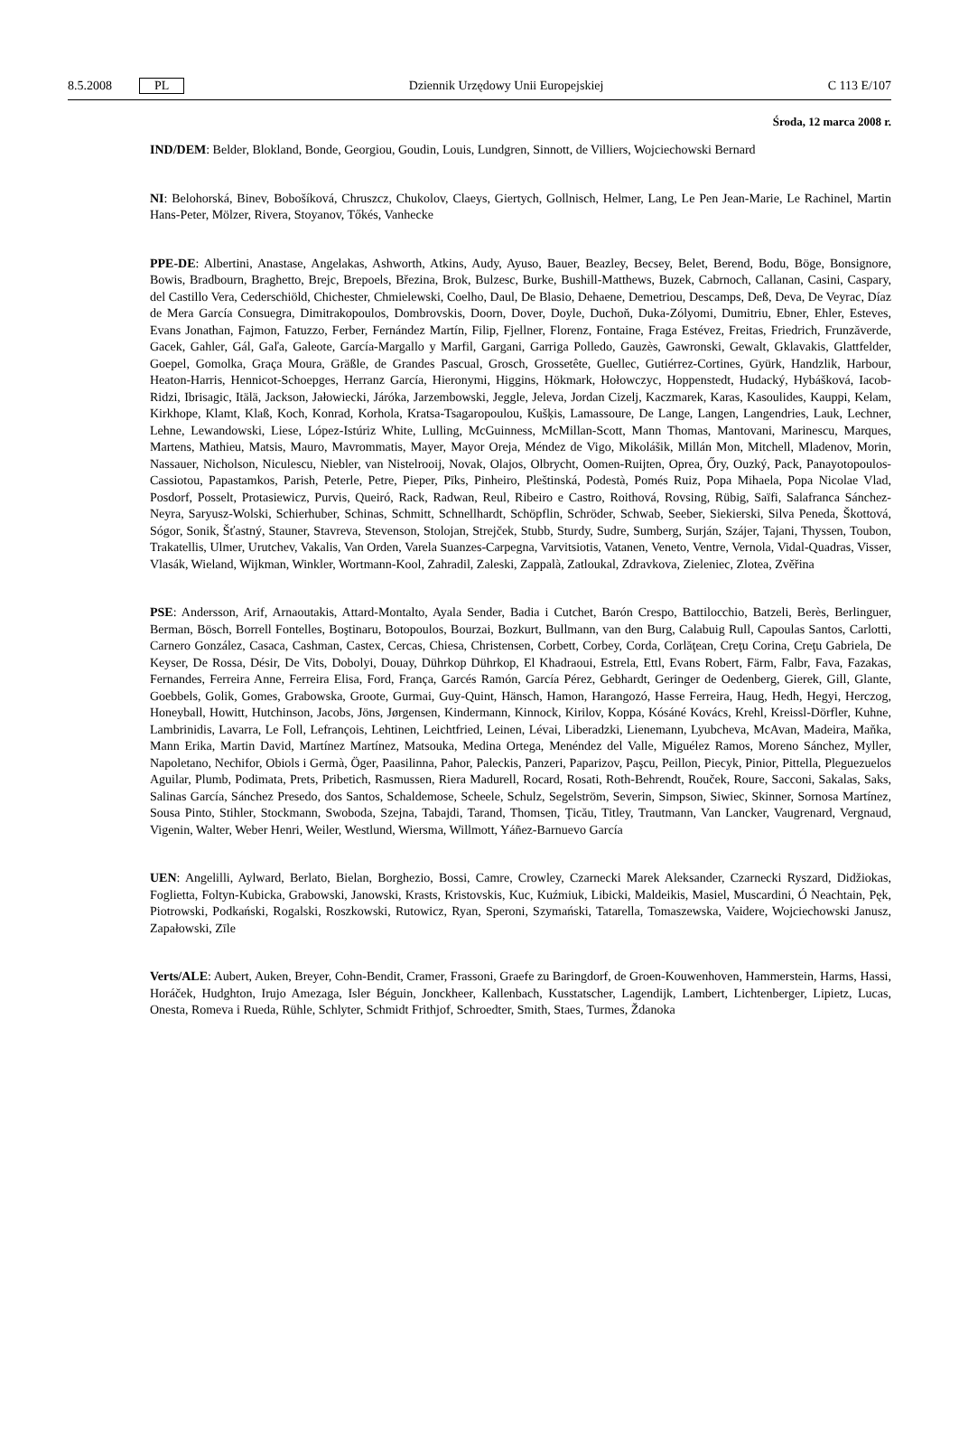8.5.2008 PL Dziennik Urzędowy Unii Europejskiej C 113 E/107
Środa, 12 marca 2008 r.
IND/DEM: Belder, Blokland, Bonde, Georgiou, Goudin, Louis, Lundgren, Sinnott, de Villiers, Wojciechowski Bernard
NI: Belohorská, Binev, Bobošíková, Chruszcz, Chukolov, Claeys, Giertych, Gollnisch, Helmer, Lang, Le Pen Jean-Marie, Le Rachinel, Martin Hans-Peter, Mölzer, Rivera, Stoyanov, Tőkés, Vanhecke
PPE-DE: Albertini, Anastase, Angelakas, Ashworth, Atkins, Audy, Ayuso, Bauer, Beazley, Becsey, Belet, Berend, Bodu, Böge, Bonsignore, Bowis, Bradbourn, Braghetto, Brejc, Brepoels, Březina, Brok, Bulzesc, Burke, Bushill-Matthews, Buzek, Cabrnoch, Callanan, Casini, Caspary, del Castillo Vera, Cederschiöld, Chichester, Chmielewski, Coelho, Daul, De Blasio, Dehaene, Demetriou, Descamps, Deß, Deva, De Veyrac, Díaz de Mera García Consuegra, Dimitrakopoulos, Dombrovskis, Doorn, Dover, Doyle, Duchoň, Duka-Zólyomi, Dumitriu, Ebner, Ehler, Esteves, Evans Jonathan, Fajmon, Fatuzzo, Ferber, Fernández Martín, Filip, Fjellner, Florenz, Fontaine, Fraga Estévez, Freitas, Friedrich, Frunzăverde, Gacek, Gahler, Gál, Gaľa, Galeote, García-Margallo y Marfil, Gargani, Garriga Polledo, Gauzès, Gawronski, Gewalt, Gklavakis, Glattfelder, Goepel, Gomolka, Graça Moura, Gräßle, de Grandes Pascual, Grosch, Grossetête, Guellec, Gutiérrez-Cortines, Gyürk, Handzlik, Harbour, Heaton-Harris, Hennicot-Schoepges, Herranz García, Hieronymi, Higgins, Hökmark, Hołowczyc, Hoppenstedt, Hudacký, Hybášková, Iacob-Ridzi, Ibrisagic, Itälä, Jackson, Jałowiecki, Járóka, Jarzembowski, Jeggle, Jeleva, Jordan Cizelj, Kaczmarek, Karas, Kasoulides, Kauppi, Kelam, Kirkhope, Klamt, Klaß, Koch, Konrad, Korhola, Kratsa-Tsagaropoulou, Kušķis, Lamassoure, De Lange, Langen, Langendries, Lauk, Lechner, Lehne, Lewandowski, Liese, López-Istúriz White, Lulling, McGuinness, McMillan-Scott, Mann Thomas, Mantovani, Marinescu, Marques, Martens, Mathieu, Matsis, Mauro, Mavrommatis, Mayer, Mayor Oreja, Méndez de Vigo, Mikolášik, Millán Mon, Mitchell, Mladenov, Morin, Nassauer, Nicholson, Niculescu, Niebler, van Nistelrooij, Novak, Olajos, Olbrycht, Oomen-Ruijten, Oprea, Őry, Ouzký, Pack, Panayotopoulos-Cassiotou, Papastamkos, Parish, Peterle, Petre, Pieper, Pīks, Pinheiro, Pleštinská, Podestà, Pomés Ruiz, Popa Mihaela, Popa Nicolae Vlad, Posdorf, Posselt, Protasiewicz, Purvis, Queiró, Rack, Radwan, Reul, Ribeiro e Castro, Roithová, Rovsing, Rübig, Saïfi, Salafranca Sánchez-Neyra, Saryusz-Wolski, Schierhuber, Schinas, Schmitt, Schnellhardt, Schöpflin, Schröder, Schwab, Seeber, Siekierski, Silva Peneda, Škottová, Sógor, Sonik, Šťastný, Stauner, Stavreva, Stevenson, Stolojan, Strejček, Stubb, Sturdy, Sudre, Sumberg, Surján, Szájer, Tajani, Thyssen, Toubon, Trakatellis, Ulmer, Urutchev, Vakalis, Van Orden, Varela Suanzes-Carpegna, Varvitsiotis, Vatanen, Veneto, Ventre, Vernola, Vidal-Quadras, Visser, Vlasák, Wieland, Wijkman, Winkler, Wortmann-Kool, Zahradil, Zaleski, Zappalà, Zatloukal, Zdravkova, Zieleniec, Zlotea, Zvěřina
PSE: Andersson, Arif, Arnaoutakis, Attard-Montalto, Ayala Sender, Badia i Cutchet, Barón Crespo, Battilocchio, Batzeli, Berès, Berlinguer, Berman, Bösch, Borrell Fontelles, Boştinaru, Botopoulos, Bourzai, Bozkurt, Bullmann, van den Burg, Calabuig Rull, Capoulas Santos, Carlotti, Carnero González, Casaca, Cashman, Castex, Cercas, Chiesa, Christensen, Corbett, Corbey, Corda, Corlăţean, Creţu Corina, Creţu Gabriela, De Keyser, De Rossa, Désir, De Vits, Dobolyi, Douay, Dührkop Dührkop, El Khadraoui, Estrela, Ettl, Evans Robert, Färm, Falbr, Fava, Fazakas, Fernandes, Ferreira Anne, Ferreira Elisa, Ford, França, Garcés Ramón, García Pérez, Gebhardt, Geringer de Oedenberg, Gierek, Gill, Glante, Goebbels, Golik, Gomes, Grabowska, Groote, Gurmai, Guy-Quint, Hänsch, Hamon, Harangozó, Hasse Ferreira, Haug, Hedh, Hegyi, Herczog, Honeyball, Howitt, Hutchinson, Jacobs, Jöns, Jørgensen, Kindermann, Kinnock, Kirilov, Koppa, Kósáné Kovács, Krehl, Kreissl-Dörfler, Kuhne, Lambrinidis, Lavarra, Le Foll, Lefrançois, Lehtinen, Leichtfried, Leinen, Lévai, Liberadzki, Lienemann, Lyubcheva, McAvan, Madeira, Maňka, Mann Erika, Martin David, Martínez Martínez, Matsouka, Medina Ortega, Menéndez del Valle, Miguélez Ramos, Moreno Sánchez, Myller, Napoletano, Nechifor, Obiols i Germà, Öger, Paasilinna, Pahor, Paleckis, Panzeri, Paparizov, Paşcu, Peillon, Piecyk, Pinior, Pittella, Pleguezuelos Aguilar, Plumb, Podimata, Prets, Pribetich, Rasmussen, Riera Madurell, Rocard, Rosati, Roth-Behrendt, Rouček, Roure, Sacconi, Sakalas, Saks, Salinas García, Sánchez Presedo, dos Santos, Schaldemose, Scheele, Schulz, Segelström, Severin, Simpson, Siwiec, Skinner, Sornosa Martínez, Sousa Pinto, Stihler, Stockmann, Swoboda, Szejna, Tabajdi, Tarand, Thomsen, Ţicău, Titley, Trautmann, Van Lancker, Vaugrenard, Vergnaud, Vigenin, Walter, Weber Henri, Weiler, Westlund, Wiersma, Willmott, Yáñez-Barnuevo García
UEN: Angelilli, Aylward, Berlato, Bielan, Borghezio, Bossi, Camre, Crowley, Czarnecki Marek Aleksander, Czarnecki Ryszard, Didžiokas, Foglietta, Foltyn-Kubicka, Grabowski, Janowski, Krasts, Kristovskis, Kuc, Kuźmiuk, Libicki, Maldeikis, Masiel, Muscardini, Ó Neachtain, Pęk, Piotrowski, Podkański, Rogalski, Roszkowski, Rutowicz, Ryan, Speroni, Szymański, Tatarella, Tomaszewska, Vaidere, Wojciechowski Janusz, Zapałowski, Zīle
Verts/ALE: Aubert, Auken, Breyer, Cohn-Bendit, Cramer, Frassoni, Graefe zu Baringdorf, de Groen-Kouwenhoven, Hammerstein, Harms, Hassi, Horáček, Hudghton, Irujo Amezaga, Isler Béguin, Jonckheer, Kallenbach, Kusstatscher, Lagendijk, Lambert, Lichtenberger, Lipietz, Lucas, Onesta, Romeva i Rueda, Rühle, Schlyter, Schmidt Frithjof, Schroedter, Smith, Staes, Turmes, Ždanoka